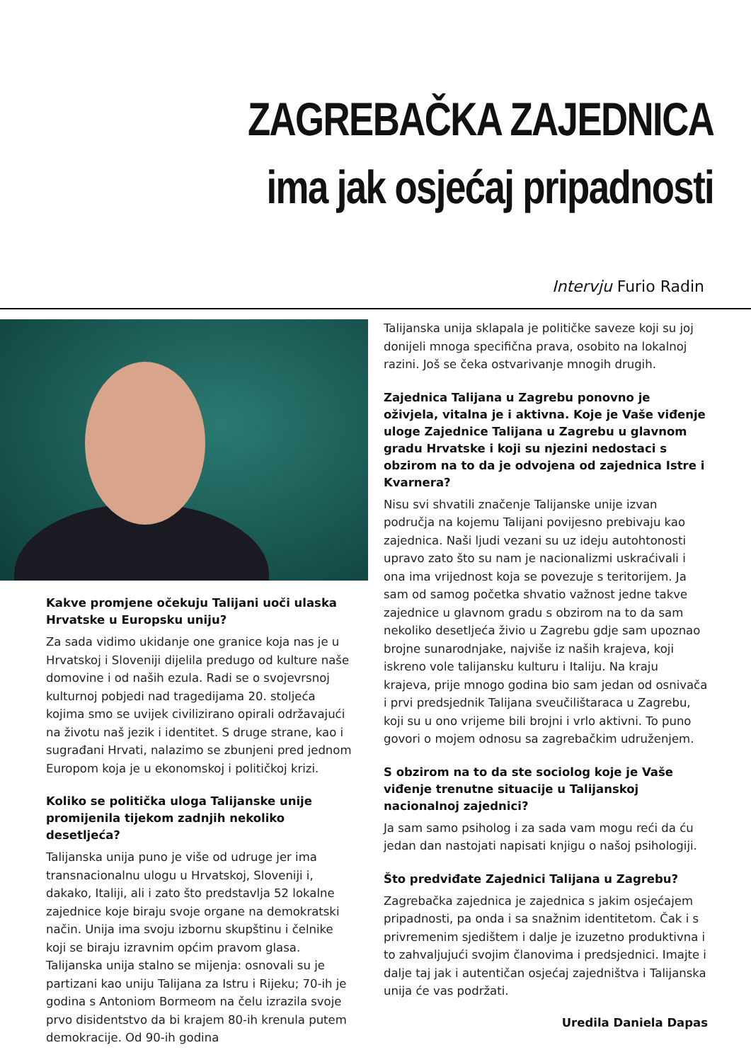ZAGREBAČKA ZAJEDNICA
ima jak osjećaj pripadnosti
Intervju Furio Radin
Kakve promjene očekuju Talijani uoči ulaska Hrvatske u Europsku uniju?
Za sada vidimo ukidanje one granice koja nas je u Hrvatskoj i Sloveniji dijelila predugo od kulture naše domovine i od naših ezula. Radi se o svojevrsnoj kulturnoj pobjedi nad tragedijama 20. stoljeća kojima smo se uvijek civilizirano opirali održavajući na životu naš jezik i identitet. S druge strane, kao i sugrađani Hrvati, nalazimo se zbunjeni pred jednom Europom koja je u ekonomskoj i političkoj krizi.
Koliko se politička uloga Talijanske unije promijenila tijekom zadnjih nekoliko desetljeća?
Talijanska unija puno je više od udruge jer ima transnacionalnu ulogu u Hrvatskoj, Sloveniji i, dakako, Italiji, ali i zato što predstavlja 52 lokalne zajednice koje biraju svoje organe na demokratski način. Unija ima svoju izbornu skupštinu i čelnike koji se biraju izravnim općim pravom glasa. Talijanska unija stalno se mijenja: osnovali su je partizani kao uniju Talijana za Istru i Rijeku; 70-ih je godina s Antoniom Bormeom na čelu izrazila svoje prvo disidentstvo da bi krajem 80-ih krenula putem demokracije. Od 90-ih godina
Talijanska unija sklapala je političke saveze koji su joj donijeli mnoga specifična prava, osobito na lokalnoj razini. Još se čeka ostvarivanje mnogih drugih.
Zajednica Talijana u Zagrebu ponovno je oživjela, vitalna je i aktivna. Koje je Vaše viđenje uloge Zajednice Talijana u Zagrebu u glavnom gradu Hrvatske i koji su njezini nedostaci s obzirom na to da je odvojena od zajednica Istre i Kvarnera?
Nisu svi shvatili značenje Talijanske unije izvan područja na kojemu Talijani povijesno prebivaju kao zajednica. Naši ljudi vezani su uz ideju autohtonosti upravo zato što su nam je nacionalizmi uskraćivali i ona ima vrijednost koja se povezuje s teritorijem. Ja sam od samog početka shvatio važnost jedne takve zajednice u glavnom gradu s obzirom na to da sam nekoliko desetljeća živio u Zagrebu gdje sam upoznao brojne sunarodnjake, najviše iz naših krajeva, koji iskreno vole talijansku kulturu i Italiju. Na kraju krajeva, prije mnogo godina bio sam jedan od osnivača i prvi predsjednik Talijana sveučilištaraca u Zagrebu, koji su u ono vrijeme bili brojni i vrlo aktivni. To puno govori o mojem odnosu sa zagrebačkim udruženjem.
S obzirom na to da ste sociolog koje je Vaše viđenje trenutne situacije u Talijanskoj nacionalnoj zajednici?
Ja sam samo psiholog i za sada vam mogu reći da ću jedan dan nastojati napisati knjigu o našoj psihologiji.
Što predviđate Zajednici Talijana u Zagrebu?
Zagrebačka zajednica je zajednica s jakim osjećajem pripadnosti, pa onda i sa snažnim identitetom. Čak i s privremenim sjedištem i dalje je izuzetno produktivna i to zahvaljujući svojim članovima i predsjednici. Imajte i dalje taj jak i autentičan osjećaj zajedništva i Talijanska unija će vas podržati.
Uredila Daniela Dapas